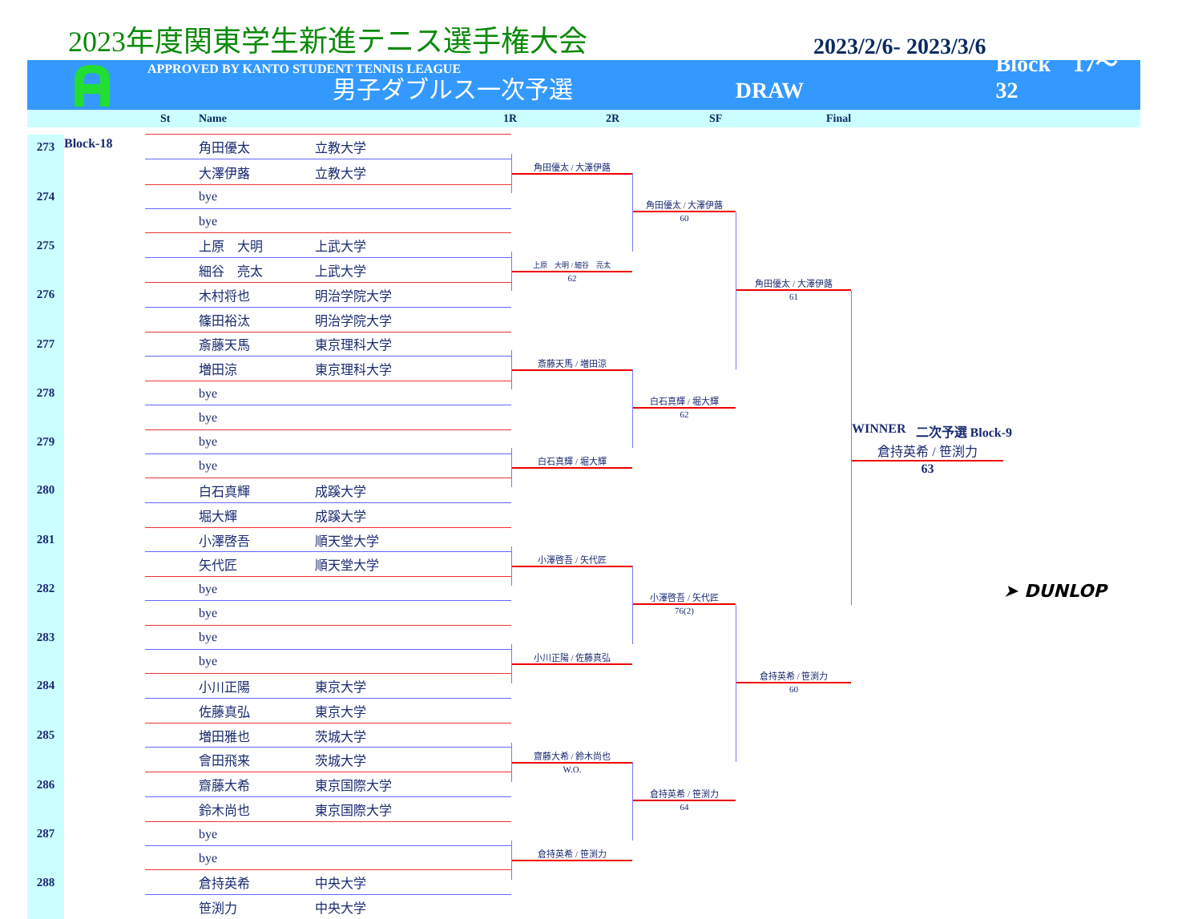2023年度関東学生新進テニス選手権大会
2023/2/6- 2023/3/6
APPROVED BY KANTO STUDENT TENNIS LEAGUE
男子ダブルス一次予選
DRAW
Block　17～32
St Name 1R 2R SF Final
| 273 | Block-18 | | 角田優太 | 立教大学 |
| | | | 大澤伊蕗 | 立教大学 |
| 274 | | | bye | |
| | | | bye | |
| 275 | | | 上原 大明 | 上武大学 |
| | | | 細谷 亮太 | 上武大学 |
| 276 | | | 木村将也 | 明治学院大学 |
| | | | 篠田裕汰 | 明治学院大学 |
| 277 | | | 斎藤天馬 | 東京理科大学 |
| | | | 増田涼 | 東京理科大学 |
| 278 | | | bye | |
| | | | bye | |
| 279 | | | bye | |
| | | | bye | |
| 280 | | | 白石真輝 | 成蹊大学 |
| | | | 堀大輝 | 成蹊大学 |
| 281 | | | 小澤啓吾 | 順天堂大学 |
| | | | 矢代匠 | 順天堂大学 |
| 282 | | | bye | |
| | | | bye | |
| 283 | | | bye | |
| | | | bye | |
| 284 | | | 小川正陽 | 東京大学 |
| | | | 佐藤真弘 | 東京大学 |
| 285 | | | 増田雅也 | 茨城大学 |
| | | | 會田飛来 | 茨城大学 |
| 286 | | | 齋藤大希 | 東京国際大学 |
| | | | 鈴木尚也 | 東京国際大学 |
| 287 | | | bye | |
| | | | bye | |
| 288 | | | 倉持英希 | 中央大学 |
| | | | 笹渕力 | 中央大学 |
角田優太 / 大澤伊蕗
上原　大明 / 細谷　亮太
62
斎藤天馬 / 増田涼
白石真輝 / 堀大輝
小澤啓吾 / 矢代匠
小川正陽 / 佐藤真弘
齋藤大希 / 鈴木尚也
W.O.
倉持英希 / 笹渕力
角田優太 / 大澤伊蕗
60
白石真輝 / 堀大輝
62
小澤啓吾 / 矢代匠
76(2)
倉持英希 / 笹渕力
64
角田優太 / 大澤伊蕗
61
倉持英希 / 笹渕力
60
WINNER 二次予選 Block-9
倉持英希 / 笹渕力
63
➤ DUNLOP